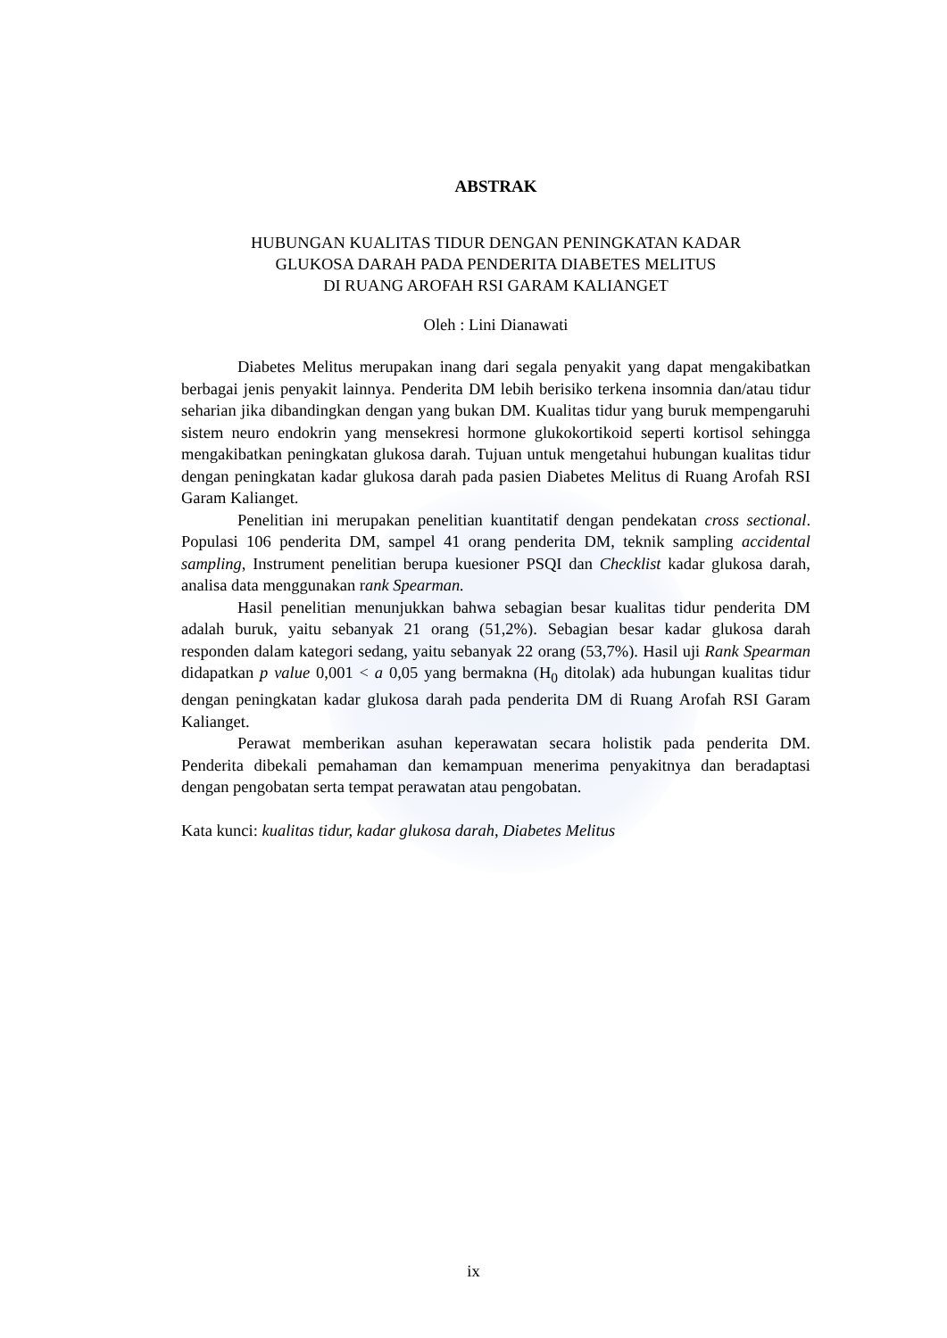ABSTRAK
HUBUNGAN KUALITAS TIDUR DENGAN PENINGKATAN KADAR
GLUKOSA DARAH PADA PENDERITA DIABETES MELITUS
DI RUANG AROFAH RSI GARAM KALIANGET
Oleh : Lini Dianawati
Diabetes Melitus merupakan inang dari segala penyakit yang dapat mengakibatkan berbagai jenis penyakit lainnya. Penderita DM lebih berisiko terkena insomnia dan/atau tidur seharian jika dibandingkan dengan yang bukan DM. Kualitas tidur yang buruk mempengaruhi sistem neuro endokrin yang mensekresi hormone glukokortikoid seperti kortisol sehingga mengakibatkan peningkatan glukosa darah. Tujuan untuk mengetahui hubungan kualitas tidur dengan peningkatan kadar glukosa darah pada pasien Diabetes Melitus di Ruang Arofah RSI Garam Kalianget.
Penelitian ini merupakan penelitian kuantitatif dengan pendekatan cross sectional. Populasi 106 penderita DM, sampel 41 orang penderita DM, teknik sampling accidental sampling, Instrument penelitian berupa kuesioner PSQI dan Checklist kadar glukosa darah, analisa data menggunakan rank Spearman.
Hasil penelitian menunjukkan bahwa sebagian besar kualitas tidur penderita DM adalah buruk, yaitu sebanyak 21 orang (51,2%). Sebagian besar kadar glukosa darah responden dalam kategori sedang, yaitu sebanyak 22 orang (53,7%). Hasil uji Rank Spearman didapatkan p value 0,001 < a 0,05 yang bermakna (H<sub>0</sub> ditolak) ada hubungan kualitas tidur dengan peningkatan kadar glukosa darah pada penderita DM di Ruang Arofah RSI Garam Kalianget.
Perawat memberikan asuhan keperawatan secara holistik pada penderita DM. Penderita dibekali pemahaman dan kemampuan menerima penyakitnya dan beradaptasi dengan pengobatan serta tempat perawatan atau pengobatan.
Kata kunci: kualitas tidur, kadar glukosa darah, Diabetes Melitus
ix